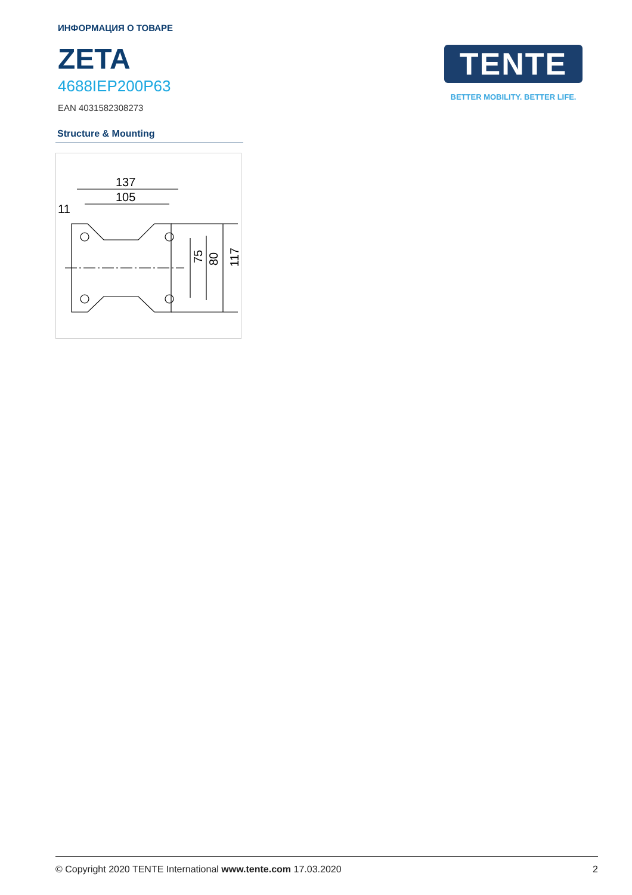ИНФОРМАЦИЯ О ТОВАРЕ
ZETA
4688IEP200P63
EAN 4031582308273
TENTE
BETTER MOBILITY. BETTER LIFE.
Structure & Mounting
137
105
11
75
80
117
© Copyright 2020 TENTE International www.tente.com 17.03.2020 2